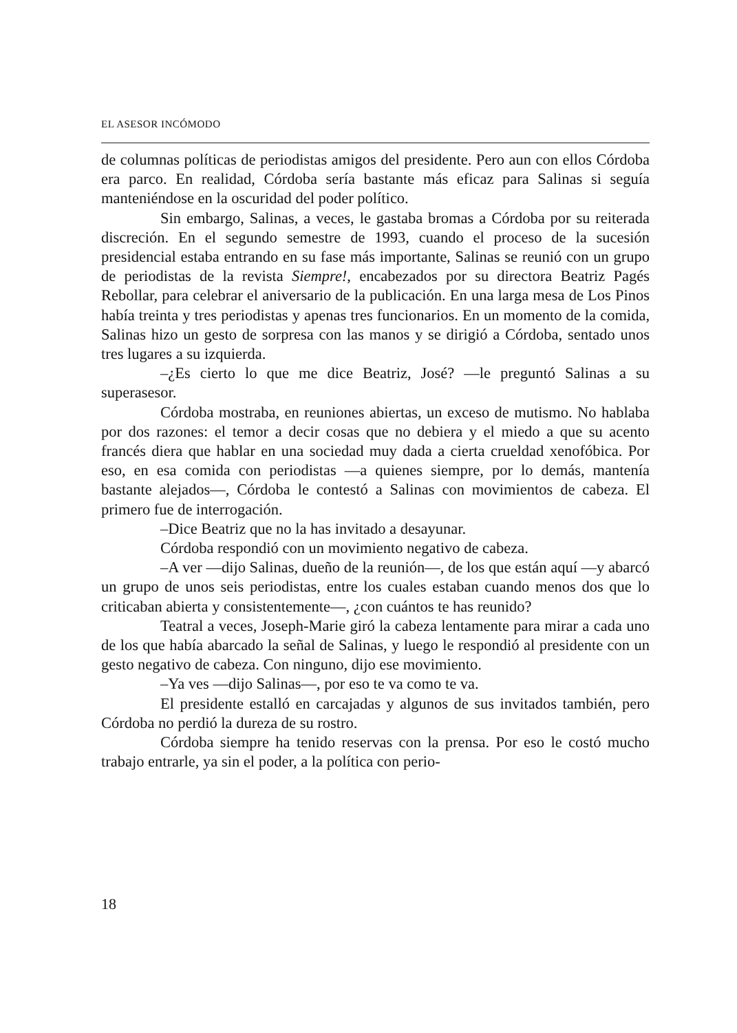EL ASESOR INCÓMODO
de columnas políticas de periodistas amigos del presidente. Pero aun con ellos Córdoba era parco. En realidad, Córdoba sería bastante más eficaz para Salinas si seguía manteniéndose en la oscuridad del poder político.
Sin embargo, Salinas, a veces, le gastaba bromas a Córdoba por su reiterada discreción. En el segundo semestre de 1993, cuando el proceso de la sucesión presidencial estaba entrando en su fase más importante, Salinas se reunió con un grupo de periodistas de la revista Siempre!, encabezados por su directora Beatriz Pagés Rebollar, para celebrar el aniversario de la publicación. En una larga mesa de Los Pinos había treinta y tres periodistas y apenas tres funcionarios. En un momento de la comida, Salinas hizo un gesto de sorpresa con las manos y se dirigió a Córdoba, sentado unos tres lugares a su izquierda.
–¿Es cierto lo que me dice Beatriz, José? —le preguntó Salinas a su superasesor.
Córdoba mostraba, en reuniones abiertas, un exceso de mutismo. No hablaba por dos razones: el temor a decir cosas que no debiera y el miedo a que su acento francés diera que hablar en una sociedad muy dada a cierta crueldad xenofóbica. Por eso, en esa comida con periodistas —a quienes siempre, por lo demás, mantenía bastante alejados—, Córdoba le contestó a Salinas con movimientos de cabeza. El primero fue de interrogación.
–Dice Beatriz que no la has invitado a desayunar.
Córdoba respondió con un movimiento negativo de cabeza.
–A ver —dijo Salinas, dueño de la reunión—, de los que están aquí —y abarcó un grupo de unos seis periodistas, entre los cuales estaban cuando menos dos que lo criticaban abierta y consistentemente—, ¿con cuántos te has reunido?
Teatral a veces, Joseph-Marie giró la cabeza lentamente para mirar a cada uno de los que había abarcado la señal de Salinas, y luego le respondió al presidente con un gesto negativo de cabeza. Con ninguno, dijo ese movimiento.
–Ya ves —dijo Salinas—, por eso te va como te va.
El presidente estalló en carcajadas y algunos de sus invitados también, pero Córdoba no perdió la dureza de su rostro.
Córdoba siempre ha tenido reservas con la prensa. Por eso le costó mucho trabajo entrarle, ya sin el poder, a la política con perio-
18